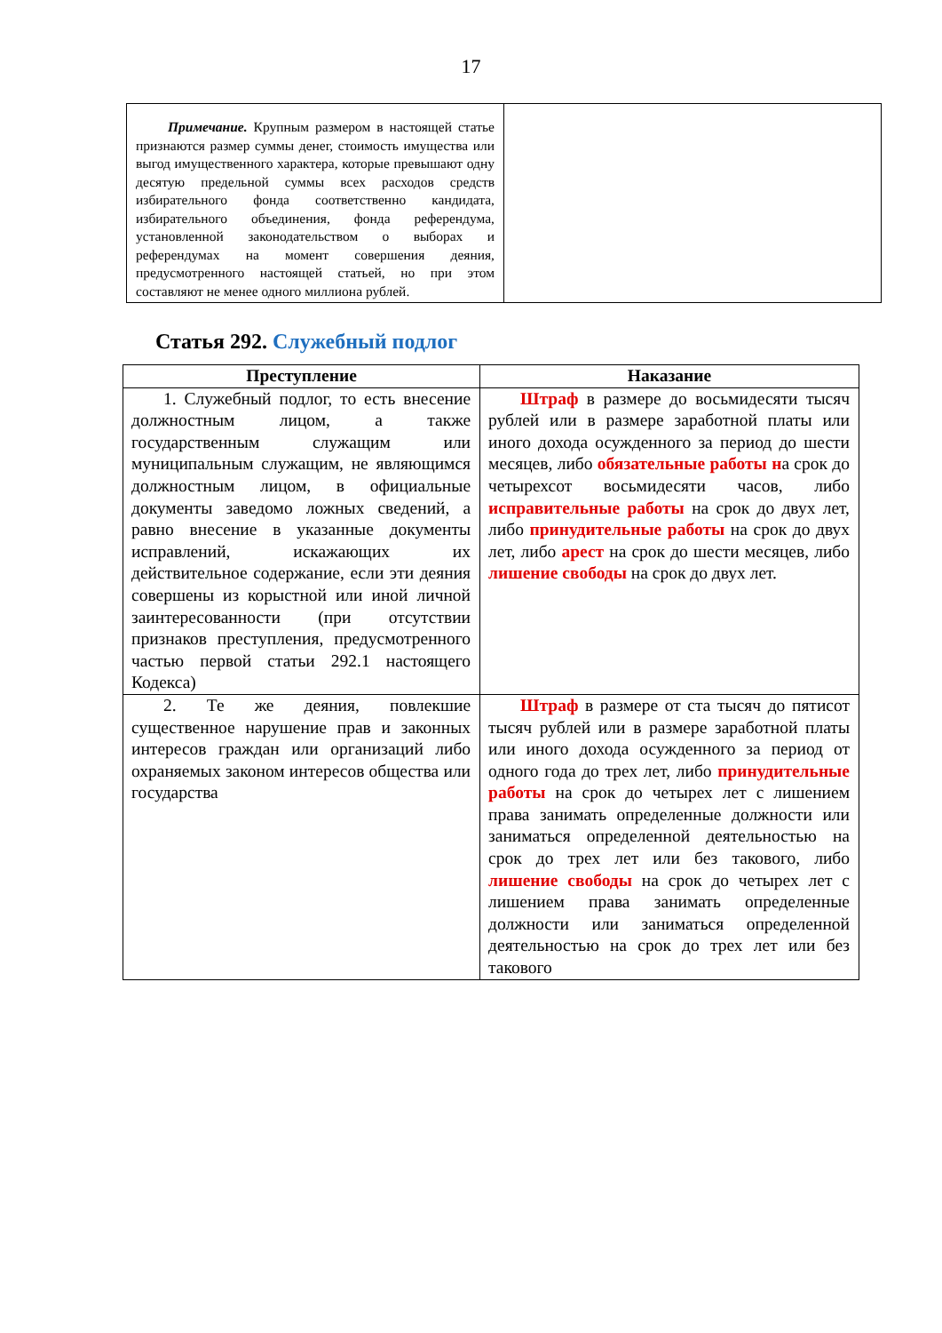17
| Примечание. Крупным размером в настоящей статье признаются размер суммы денег, стоимость имущества или выгод имущественного характера, которые превышают одну десятую предельной суммы всех расходов средств избирательного фонда соответственно кандидата, избирательного объединения, фонда референдума, установленной законодательством о выборах и референдумах на момент совершения деяния, предусмотренного настоящей статьей, но при этом составляют не менее одного миллиона рублей. | |
Статья 292. Служебный подлог
| Преступление | Наказание |
| --- | --- |
| 1. Служебный подлог, то есть внесение должностным лицом, а также государственным служащим или муниципальным служащим, не являющимся должностным лицом, в официальные документы заведомо ложных сведений, а равно внесение в указанные документы исправлений, искажающих их действительное содержание, если эти деяния совершены из корыстной или иной личной заинтересованности (при отсутствии признаков преступления, предусмотренного частью первой статьи 292.1 настоящего Кодекса) | Штраф в размере до восьмидесяти тысяч рублей или в размере заработной платы или иного дохода осужденного за период до шести месяцев, либо обязательные работы н а срок до четырехсот восьмидесяти часов, либо исправительные работы на срок до двух лет, либо принудительные работы на срок до двух лет, либо арест на срок до шести месяцев, либо лишение свободы на срок до двух лет. |
| 2. Те же деяния, повлекшие существенное нарушение прав и законных интересов граждан или организаций либо охраняемых законом интересов общества или государства | Штраф в размере от ста тысяч до пятисот тысяч рублей или в размере заработной платы или иного дохода осужденного за период от одного года до трех лет, либо принудительные работы на срок до четырех лет с лишением права занимать определенные должности или заниматься определенной деятельностью на срок до трех лет или без такового, либо лишение свободы на срок до четырех лет с лишением права занимать определенные должности или заниматься определенной деятельностью на срок до трех лет или без такового |